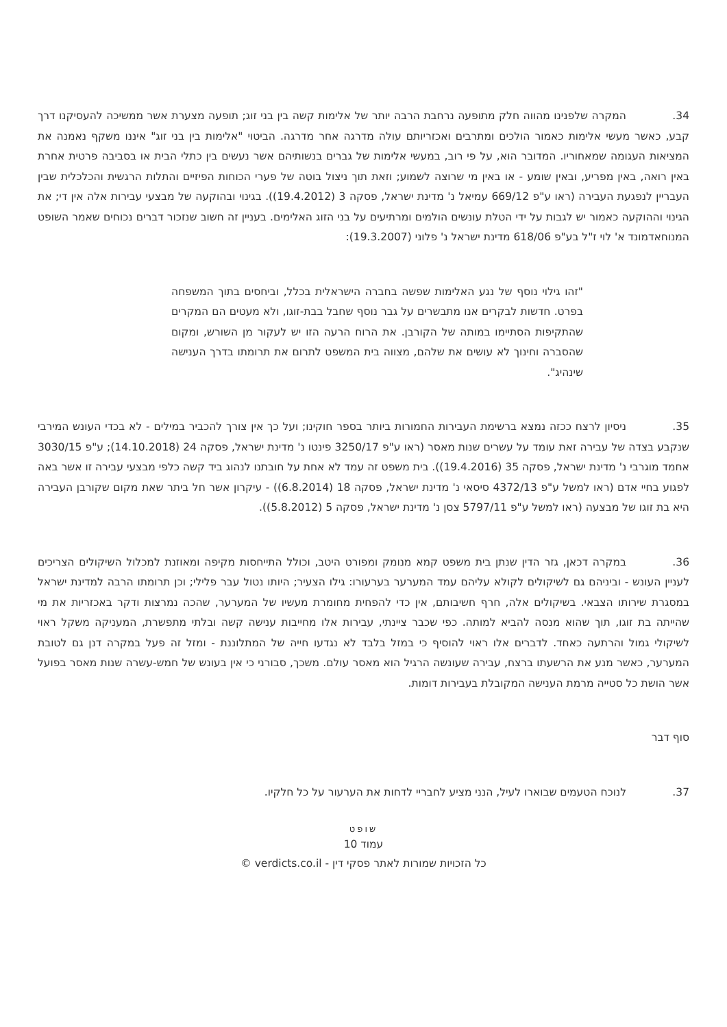34. המקרה שלפנינו מהווה חלק מתופעה נרחבת הרבה יותר של אלימות קשה בין בני זוג; תופעה מצערת אשר ממשיכה להעסיקנו דרך קבע, כאשר מעשי אלימות כאמור הולכים ומתרבים ואכזריותם עולה מדרגה אחר מדרגה. הביטוי "אלימות בין בני זוג" איננו משקף נאמנה את המציאות העגומה שמאחוריו. המדובר הוא, על פי רוב, במעשי אלימות של גברים בנשותיהם אשר נעשים בין כתלי הבית או בסביבה פרטית אחרת באין רואה, באין מפריע, ובאין שומע - או באין מי שרוצה לשמוע; וזאת תוך ניצול בוטה של פערי הכוחות הפיזיים והתלות הרגשית והכלכלית שבין העבריין לנפגעת העבירה (ראו ע"פ 669/12 עמיאל נ' מדינת ישראל, פסקה 3 (19.4.2012)). בגינוי ובהוקעה של מבצעי עבירות אלה אין די; את הגינוי וההוקעה כאמור יש לגבות על ידי הטלת עונשים הולמים ומרתיעים על בני הזוג האלימים. בעניין זה חשוב שנזכור דברים נכוחים שאמר השופט המנוחאדמונד א' לוי ז"ל בע"פ 618/06 מדינת ישראל נ' פלוני (19.3.2007):
"זהו גילוי נוסף של נגע האלימות שפשה בחברה הישראלית בכלל, וביחסים בתוך המשפחה בפרט. חדשות לבקרים אנו מתבשרים על גבר נוסף שחבל בבת-זוגו, ולא מעטים הם המקרים שהתקיפות הסתיימו במותה של הקורבן. את הרוח הרעה הזו יש לעקור מן השורש, ומקום שהסברה וחינוך לא עושים את שלהם, מצווה בית המשפט לתרום את תרומתו בדרך הענישה שינהיג".
35. ניסיון לרצח ככזה נמצא ברשימת העבירות החמורות ביותר בספר חוקינו; ועל כך אין צורך להכביר במילים - לא בכדי העונש המירבי שנקבע בצדה של עבירה זאת עומד על עשרים שנות מאסר (ראו ע"פ 3250/17 פינטו נ' מדינת ישראל, פסקה 24 (14.10.2018); ע"פ 3030/15 אחמד מוגרבי נ' מדינת ישראל, פסקה 35 (19.4.2016)). בית משפט זה עמד לא אחת על חובתנו לנהוג ביד קשה כלפי מבצעי עבירה זו אשר באה לפגוע בחיי אדם (ראו למשל ע"פ 4372/13 סיסאי נ' מדינת ישראל, פסקה 18 (6.8.2014)) - עיקרון אשר חל ביתר שאת מקום שקורבן העבירה היא בת זוגו של מבצעה (ראו למשל ע"פ 5797/11 צסן נ' מדינת ישראל, פסקה 5 (5.8.2012)).
36. במקרה דכאן, גזר הדין שנתן בית משפט קמא מנומק ומפורט היטב, וכולל התייחסות מקיפה ומאוזנת למכלול השיקולים הצריכים לעניין העונש - וביניהם גם לשיקולים לקולא עליהם עמד המערער בערעורו: גילו הצעיר; היותו נטול עבר פלילי; וכן תרומתו הרבה למדינת ישראל במסגרת שירותו הצבאי. בשיקולים אלה, חרף חשיבותם, אין כדי להפחית מחומרת מעשיו של המערער, שהכה נמרצות ודקר באכזריות את מי שהייתה בת זוגו, תוך שהוא מנסה להביא למותה. כפי שכבר ציינתי, עבירות אלו מחייבות ענישה קשה ובלתי מתפשרת, המעניקה משקל ראוי לשיקולי גמול והרתעה כאחד. לדברים אלו ראוי להוסיף כי במזל בלבד לא נגדעו חייה של המתלוננת - ומזל זה פעל במקרה דנן גם לטובת המערער, כאשר מנע את הרשעתו ברצח, עבירה שעונשה הרגיל הוא מאסר עולם. משכך, סבורני כי אין בעונש של חמש-עשרה שנות מאסר בפועל אשר הושת כל סטייה מרמת הענישה המקובלת בעבירות דומות.
סוף דבר
37. לנוכח הטעמים שבוארו לעיל, הנני מציע לחבריי לדחות את הערעור על כל חלקיו.
שופט
עמוד 10
כל הזכויות שמורות לאתר פסקי דין - verdicts.co.il ©